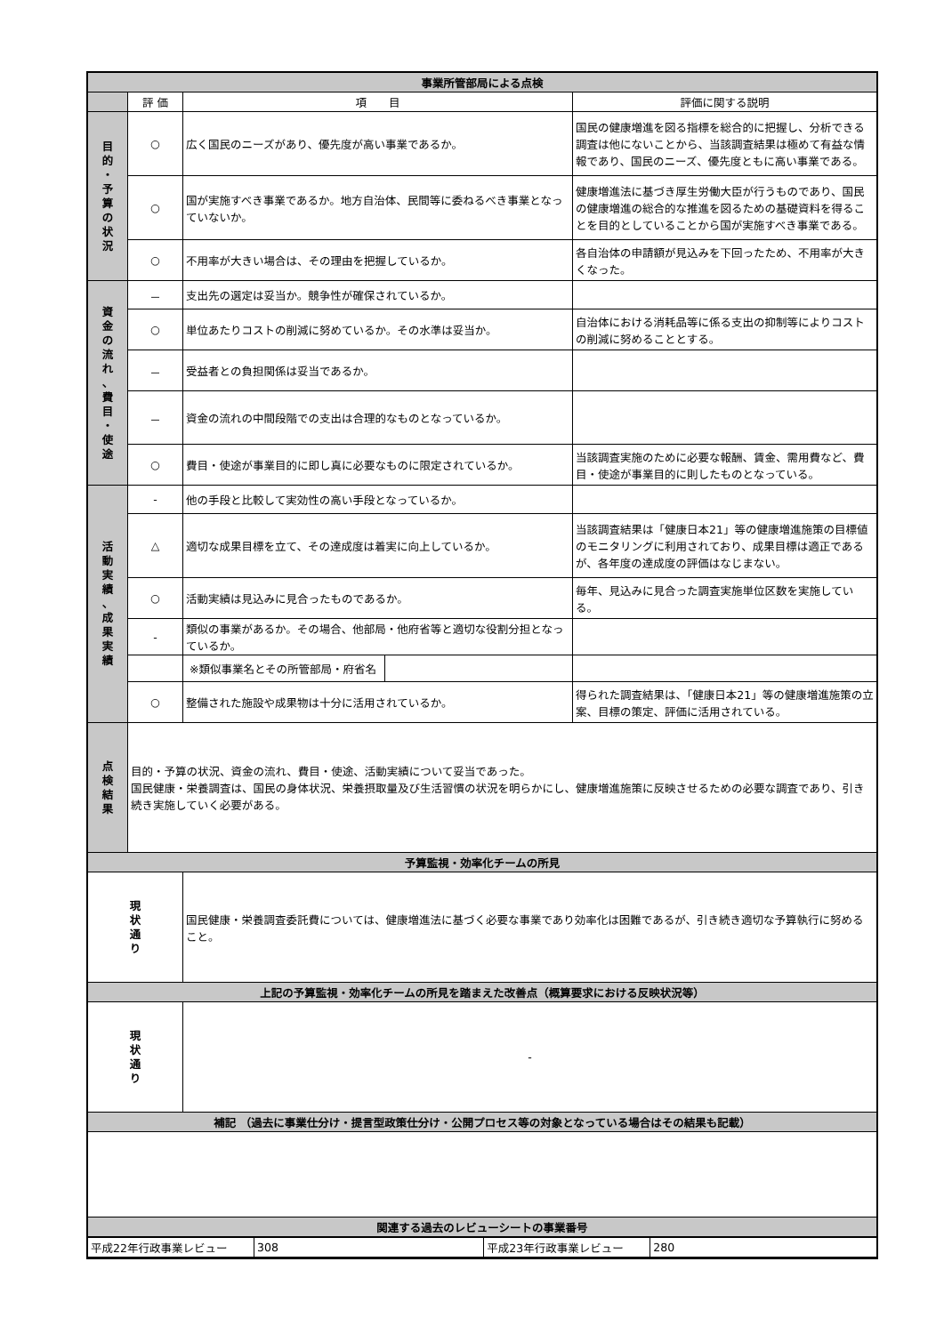| 事業所管部局による点検 | | | | |
| --- | --- | --- | --- | --- |
| | 評 価 | 項 目 | | 評価に関する説明 |
| 目 的 ・ 予 算 の 状 況 | ○ | 広く国民のニーズがあり、優先度が高い事業であるか。 | | 国民の健康増進を図る指標を総合的に把握し、分析できる調査は他にないことから、当該調査結果は極めて有益な情報であり、国民のニーズ、優先度ともに高い事業である。 |
| | ○ | 国が実施すべき事業であるか。地方自治体、民間等に委ねるべき事業となっていないか。 | | 健康増進法に基づき厚生労働大臣が行うものであり、国民の健康増進の総合的な推進を図るための基礎資料を得ることを目的としていることから国が実施すべき事業である。 |
| | ○ | 不用率が大きい場合は、その理由を把握しているか。 | | 各自治体の申請額が見込みを下回ったため、不用率が大きくなった。 |
| 資 金 の 流 れ 、 費 目 ・ 使 途 | － | 支出先の選定は妥当か。競争性が確保されているか。 | | |
| | ○ | 単位あたりコストの削減に努めているか。その水準は妥当か。 | | 自治体における消耗品等に係る支出の抑制等によりコストの削減に努めることとする。 |
| | － | 受益者との負担関係は妥当であるか。 | | |
| | － | 資金の流れの中間段階での支出は合理的なものとなっているか。 | | |
| | ○ | 費目・使途が事業目的に即し真に必要なものに限定されているか。 | | 当該調査実施のために必要な報酬、賃金、需用費など、費目・使途が事業目的に則したものとなっている。 |
| 活 動 実 績 、 成 果 実 績 | - | 他の手段と比較して実効性の高い手段となっているか。 | | |
| | △ | 適切な成果目標を立て、その達成度は着実に向上しているか。 | | 当該調査結果は「健康日本21」等の健康増進施策の目標値のモニタリングに利用されており、成果目標は適正であるが、各年度の達成度の評価はなじまない。 |
| | ○ | 活動実績は見込みに見合ったものであるか。 | | 毎年、見込みに見合った調査実施単位区数を実施している。 |
| | - | 類似の事業があるか。その場合、他部局・他府省等と適切な役割分担となっているか。 | | |
| | | ※類似事業名とその所管部局・府省名 | | |
| | ○ | 整備された施設や成果物は十分に活用されているか。 | | 得られた調査結果は、「健康日本21」等の健康増進施策の立案、目標の策定、評価に活用されている。 |
| 点 検 結 果 | 目的・予算の状況、資金の流れ、費目・使途、活動実績について妥当であった。 国民健康・栄養調査は、国民の身体状況、栄養摂取量及び生活習慣の状況を明らかにし、健康増進施策に反映させるための必要な調査であり、引き続き実施していく必要がある。 | | | |
| 予算監視・効率化チームの所見 | | | | |
| 現 状 通 り | | 国民健康・栄養調査委託費については、健康増進法に基づく必要な事業であり効率化は困難であるが、引き続き適切な予算執行に努めること。 | | |
| 上記の予算監視・効率化チームの所見を踏まえた改善点（概算要求における反映状況等） | | | | |
| 現 状 通 り | | - | | |
| 補記 （過去に事業仕分け・提言型政策仕分け・公開プロセス等の対象となっている場合はその結果も記載） | | | | |
| 関連する過去のレビューシートの事業番号 | | | | |
| / 平成22年行政事業レビュー / 308 / 平成23年行政事業レビュー / 280 / | | | | |